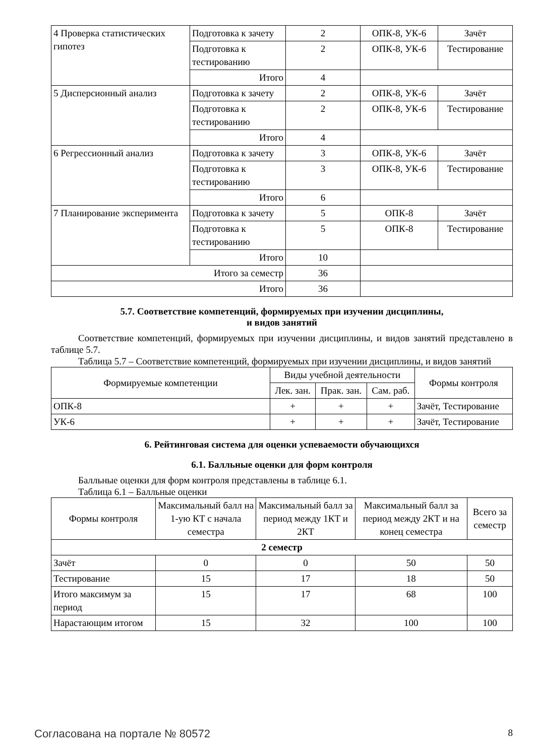| 4 Проверка статистических гипотез | Подготовка к зачету | 2 | ОПК-8, УК-6 | Зачёт |
| | Подготовка к тестированию | 2 | ОПК-8, УК-6 | Тестирование |
| | Итого | 4 | | |
| 5 Дисперсионный анализ | Подготовка к зачету | 2 | ОПК-8, УК-6 | Зачёт |
| | Подготовка к тестированию | 2 | ОПК-8, УК-6 | Тестирование |
| | Итого | 4 | | |
| 6 Регрессионный анализ | Подготовка к зачету | 3 | ОПК-8, УК-6 | Зачёт |
| | Подготовка к тестированию | 3 | ОПК-8, УК-6 | Тестирование |
| | Итого | 6 | | |
| 7 Планирование эксперимента | Подготовка к зачету | 5 | ОПК-8 | Зачёт |
| | Подготовка к тестированию | 5 | ОПК-8 | Тестирование |
| | Итого | 10 | | |
| Итого за семестр | | 36 | | |
| Итого | | 36 | | |
5.7. Соответствие компетенций, формируемых при изучении дисциплины,
и видов занятий
Соответствие компетенций, формируемых при изучении дисциплины, и видов занятий представлено в таблице 5.7.
Таблица 5.7 – Соответствие компетенций, формируемых при изучении дисциплины, и видов занятий
| Формируемые компетенции | Виды учебной деятельности | | | Формы контроля |
| --- | --- | --- | --- | --- |
| | Лек. зан. | Прак. зан. | Сам. раб. | |
| ОПК-8 | + | + | + | Зачёт, Тестирование |
| УК-6 | + | + | + | Зачёт, Тестирование |
6. Рейтинговая система для оценки успеваемости обучающихся
6.1. Балльные оценки для форм контроля
Балльные оценки для форм контроля представлены в таблице 6.1.
Таблица 6.1 – Балльные оценки
| Формы контроля | Максимальный балл на 1-ую КТ с начала семестра | Максимальный балл за период между 1КТ и 2КТ | Максимальный балл за период между 2КТ и на конец семестра | Всего за семестр |
| --- | --- | --- | --- | --- |
| 2 семестр | | | | |
| Зачёт | 0 | 0 | 50 | 50 |
| Тестирование | 15 | 17 | 18 | 50 |
| Итого максимум за период | 15 | 17 | 68 | 100 |
| Нарастающим итогом | 15 | 32 | 100 | 100 |
Согласована на портале № 80572 8